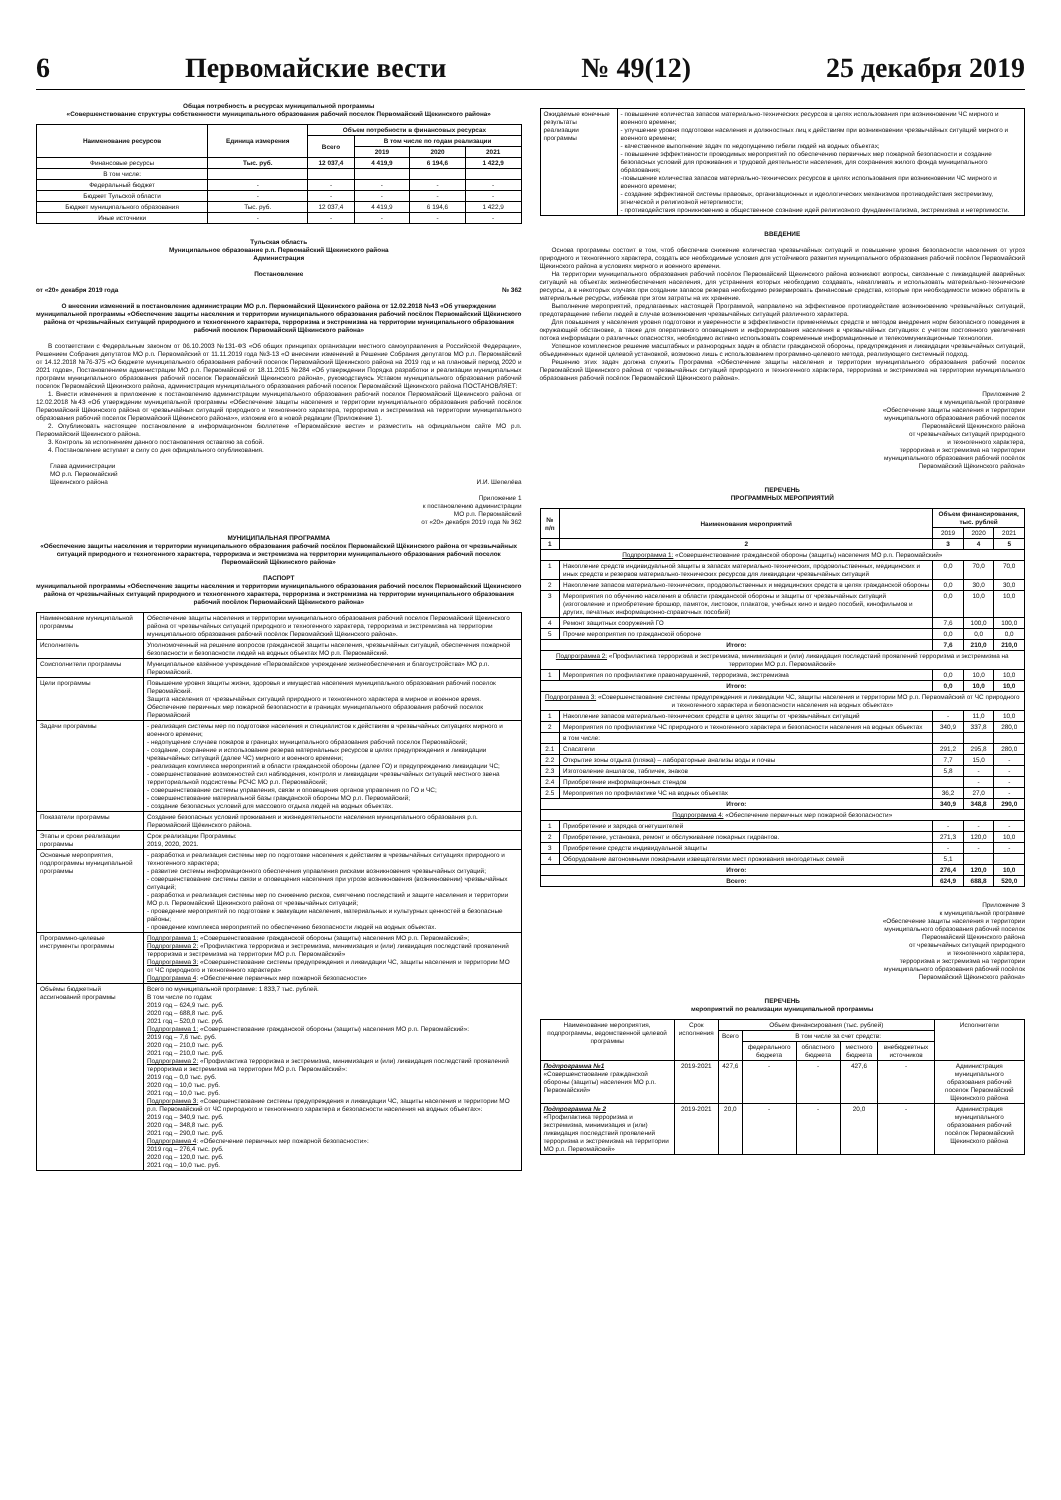6 Первомайские вести № 49(12) 25 декабря 2019
Общая потребность в ресурсах муниципальной программы
«Совершенствование структуры собственности муниципального образования рабочий поселок Первомайский Щекинского района»
| Наименование ресурсов | Единица измерения | Объем потребности в финансовых ресурсах | | | |
| --- | --- | --- | --- | --- | --- |
| | | Всего | В том числе по годам реализации | | |
| | | | 2019 | 2020 | 2021 |
| Финансовые ресурсы | Тыс. руб. | 12 037,4 | 4 419,9 | 6 194,6 | 1 422,9 |
| В том числе: | | | | | |
| Федеральный бюджет | - | - | - | - | - |
| Бюджет Тульской области | - | - | - | - | - |
| Бюджет муниципального образования | Тыс. руб. | 12 037,4 | 4 419,9 | 6 194,6 | 1 422,9 |
| Иные источники | - | - | - | - | - |
Тульская область
Муниципальное образование р.п. Первомайский Щекинского района
Администрация
Постановление
от «20» декабря 2019 года № 362
О внесении изменений в постановление администрации МО р.п. Первомайский Щекинского района от 12.02.2018 №43 «Об утверждении муниципальной программы «Обеспечение защиты населения и территории муниципального образования рабочий посёлок Первомайский Щёкинского района от чрезвычайных ситуаций природного и техногенного характера, терроризма и экстремизма на территории муниципального образования рабочий поселок Первомайский Щёкинского района»
В соответствии с Федеральным законом от 06.10.2003 №131-ФЗ «Об общих принципах организации местного самоуправления в Российской Федерации», Решением Собрания депутатов МО р.п. Первомайский от 11.11.2019 года №3-13 «О внесении изменений в Решение Собрания депутатов МО р.п. Первомайский от 14.12.2018 №76-375 «О бюджете муниципального образования рабочий поселок Первомайский Щекинского района на 2019 год и на плановый период 2020 и 2021 годов», Постановлением администрации МО р.п. Первомайский от 18.11.2015 №284 «Об утверждении Порядка разработки и реализации муниципальных программ муниципального образования рабочий поселок Первомайский Щекинского района», руководствуясь Уставом муниципального образования рабочий поселок Первомайский Щекинского района, администрация муниципального образования рабочий поселок Первомайский Щекинского района ПОСТАНОВЛЯЕТ:
1. Внести изменения в приложение к постановлению администрации муниципального образования рабочий поселок Первомайский Щекинского района от 12.02.2018 №43 «Об утверждении муниципальной программы «Обеспечение защиты населения и территории муниципального образования рабочий посёлок Первомайский Щёкинского района от чрезвычайных ситуаций природного и техногенного характера, терроризма и экстремизма на территории муниципального образования рабочий поселок Первомайский Щёкинского района»», изложив его в новой редакции (Приложение 1).
2. Опубликовать настоящее постановление в информационном бюллетене «Первомайские вести» и разместить на официальном сайте МО р.п. Первомайский Щекинского района.
3. Контроль за исполнением данного постановления оставляю за собой.
4. Постановление вступает в силу со дня официального опубликования.
Глава администрации
МО р.п. Первомайский
Щекинского района И.И. Шепелёва
Приложение 1
к постановлению администрации
МО р.п. Первомайский
от «20» декабря 2019 года № 362
МУНИЦИПАЛЬНАЯ ПРОГРАММА
«Обеспечение защиты населения и территории муниципального образования рабочий посёлок Первомайский Щёкинского района от чрезвычайных ситуаций природного и техногенного характера, терроризма и экстремизма на территории муниципального образования рабочий поселок Первомайский Щёкинского района»
ПАСПОРТ
муниципальной программы «Обеспечение защиты населения и территории муниципального образования рабочий поселок Первомайский Щекинского района от чрезвычайных ситуаций природного и техногенного характера, терроризма и экстремизма на территории муниципального образования рабочий посёлок Первомайский Щёкинского района»
| Наименование муниципальной программы | Обеспечение защиты населения и территории муниципального образования рабочий поселок Первомайский Щекинского района от чрезвычайных ситуаций природного и техногенного характера, терроризма и экстремизма на территории муниципального образования рабочий посёлок Первомайский Щёкинского района». |
| Исполнитель | Уполномоченный на решение вопросов гражданской защиты населения, чрезвычайных ситуаций, обеспечения пожарной безопасности и безопасности людей на водных объектах МО р.п. Первомайский. |
| Соисполнители программы | Муниципальное казённое учреждение «Первомайское учреждение жизнеобеспечения и благоустройства» МО р.п. Первомайский. |
| Цели программы | Повышение уровня защиты жизни, здоровья и имущества населения муниципального образования рабочий поселок Первомайский. Защита населения от чрезвычайных ситуаций природного и техногенного характера в мирное и военное время. Обеспечение первичных мер пожарной безопасности в границах муниципального образования рабочий поселок Первомайский |
| Задачи программы | - реализация системы мер по подготовке населения и специалистов к действиям в чрезвычайных ситуациях мирного и военного времени; - недопущение случаев пожаров в границах муниципального образования рабочий поселок Первомайский; - создание, сохранение и использование резерва материальных ресурсов в целях предупреждения и ликвидации чрезвычайных ситуаций (далее ЧС) мирного и военного времени; - реализация комплекса мероприятий в области гражданской обороны (далее ГО) и предупреждению ликвидации ЧС; - совершенствование возможностей сил наблюдения, контроля и ликвидации чрезвычайных ситуаций местного звена территориальной подсистемы РСЧС МО р.п. Первомайский; - совершенствование системы управления, связи и оповещения органов управления по ГО и ЧС; - совершенствование материальной базы гражданской обороны МО р.п. Первомайский; - создание безопасных условий для массового отдыха людей на водных объектах. |
| Показатели программы | Создание безопасных условий проживания и жизнедеятельности населения муниципального образования р.п. Первомайский Щёкинского района. |
| Этапы и сроки реализации программы | Срок реализации Программы: 2019, 2020, 2021. |
| Основные мероприятия, подпрограммы муниципальной программы | - разработка и реализация системы мер по подготовке населения к действиям в чрезвычайных ситуациях природного и техногенного характера; - развитие системы информационного обеспечения управления рисками возникновения чрезвычайных ситуаций; - совершенствование системы связи и оповещения населения при угрозе возникновения (возникновении) чрезвычайных ситуаций; - разработка и реализация системы мер по снижению рисков, смягчению последствий и защите населения и территории МО р.п. Первомайский Щекинского района от чрезвычайных ситуаций; - проведение мероприятий по подготовке к эвакуации населения, материальных и культурных ценностей в безопасные районы; - проведение комплекса мероприятий по обеспечению безопасности людей на водных объектах. |
| Программно-целевые инструменты программы | Подпрограмма 1: «Совершенствование гражданской обороны (защиты) населения МО р.п. Первомайский»; Подпрограмма 2: «Профилактика терроризма и экстремизма, минимизация и (или) ликвидация последствий проявлений терроризма и экстремизма на территории МО р.п. Первомайский» Подпрограмма 3: «Совершенствование системы предупреждения и ликвидации ЧС, защиты населения и территории МО от ЧС природного и техногенного характера» Подпрограмма 4 : «Обеспечение первичных мер пожарной безопасности» |
| Объёмы бюджетный ассигнований программы | Всего по муниципальной программе: 1 833,7 тыс. рублей. В том числе по годам: 2019 год – 624,9 тыс. руб. 2020 год – 688,8 тыс. руб. 2021 год – 520,0 тыс. руб. Подпрограмма 1: «Совершенствование гражданской обороны (защиты) населения МО р.п. Первомайский»: 2019 год – 7,6 тыс. руб. 2020 год – 210,0 тыс. руб. 2021 год – 210,0 тыс. руб. Подпрограмма 2: «Профилактика терроризма и экстремизма, минимизация и (или) ликвидация последствий проявлений терроризма и экстремизма на территории МО р.п. Первомайский»: 2019 год – 0,0 тыс. руб. 2020 год – 10,0 тыс. руб. 2021 год – 10,0 тыс. руб. Подпрограмма 3: «Совершенствование системы предупреждения и ликвидации ЧС, защиты населения и территории МО р.п. Первомайский от ЧС природного и техногенного характера и безопасности населения на водных объектах»: 2019 год – 340,9 тыс. руб. 2020 год – 348,8 тыс. руб. 2021 год – 290,0 тыс. руб. Подпрограмма 4 : «Обеспечение первичных мер пожарной безопасности»: 2019 год – 276,4 тыс. руб. 2020 год – 120,0 тыс. руб. 2021 год – 10,0 тыс. руб. |
| Ожидаемые конечные результаты реализации программы | - повышение количества запасов материально-технических ресурсов в целях использования при возникновении ЧС мирного и военного времени; - улучшение уровня подготовки населения и должностных лиц к действиям при возникновении чрезвычайных ситуаций мирного и военного времени; - качественное выполнение задач по недопущению гибели людей на водных объектах; - повышение эффективности проводимых мероприятий по обеспечению первичных мер пожарной безопасности и создание безопасных условий для проживания и трудовой деятельности населения, для сохранения жилого фонда муниципального образования; -повышение количества запасов материально-технических ресурсов в целях использования при возникновении ЧС мирного и военного времени; - создание эффективной системы правовых, организационных и идеологических механизмов противодействия экстремизму, этнической и религиозной нетерпимости; - противодействия проникновению в общественное сознание идей религиозного фундаментализма, экстремизма и нетерпимости. |
ВВЕДЕНИЕ
Основа программы состоит в том, чтоб обеспечив снижение количества чрезвычайных ситуаций и повышение уровня безопасности населения от угроз природного и техногенного характера, создать все необходимые условия для устойчивого развития муниципального образования рабочий посёлок Первомайский Щекинского района в условиях мирного и военного времени.
На территории муниципального образования рабочий посёлок Первомайский Щекинского района возникают вопросы, связанные с ликвидацией аварийных ситуаций на объектах жизнеобеспечения населения, для устранения которых необходимо создавать, накапливать и использовать материально-технические ресурсы, а в некоторых случаях при создании запасов резерва необходимо резервировать финансовые средства, которые при необходимости можно обратить в материальные ресурсы, избежав при этом затраты на их хранение.
Выполнение мероприятий, предлагаемых настоящей Программой, направлено на эффективное противодействие возникновению чрезвычайных ситуаций, предотвращение гибели людей в случае возникновения чрезвычайных ситуаций различного характера.
Для повышения у населения уровня подготовки и уверенности в эффективности применяемых средств и методов внедрения норм безопасного поведения в окружающей обстановке, а также для оперативного оповещения и информирования населения в чрезвычайных ситуациях с учетом постоянного увеличения потока информации о различных опасностях, необходимо активно использовать современные информационные и телекоммуникационные технологии.
Успешное комплексное решение масштабных и разнородных задач в области гражданской обороны, предупреждения и ликвидации чрезвычайных ситуаций, объединенных единой целевой установкой, возможно лишь с использованием программно-целевого метода, реализующего системный подход.
Решению этих задач должна служить Программа «Обеспечение защиты населения и территории муниципального образования рабочий поселок Первомайский Щекинского района от чрезвычайных ситуаций природного и техногенного характера, терроризма и экстремизма на территории муниципального образования рабочий посёлок Первомайский Щёкинского района».
Приложение 2
к муниципальной программе
«Обеспечение защиты населения и территории
муниципального образования рабочий поселок
Первомайский Щекинского района
от чрезвычайных ситуаций природного
и техногенного характера,
терроризма и экстремизма на территории
муниципального образования рабочий посёлок
Первомайский Щёкинского района»
ПЕРЕЧЕНЬ
ПРОГРАММНЫХ МЕРОПРИЯТИЙ
| № п/п | Наименования мероприятий | Объем финансирования, тыс. рублей | | |
| --- | --- | --- | --- | --- |
| | | 2019 | 2020 | 2021 |
| 1 | 2 | 3 | 4 | 5 |
| Подпрограмма 1: «Совершенствование гражданской обороны (защиты) населения МО р.п. Первомайский» | | | | |
| 1 | Накопление средств индивидуальной защиты в запасах материально-технических, продовольственных, медицинских и иных средств и резервов материально-технических ресурсов для ликвидации чрезвычайных ситуаций | 0,0 | 70,0 | 70,0 |
| 2 | Накопление запасов материально-технических, продовольственных и медицинских средств в целях гражданской обороны | 0,0 | 30,0 | 30,0 |
| 3 | Мероприятия по обучению населения в области гражданской обороны и защиты от чрезвычайных ситуаций (изготовление и приобретение брошюр, памяток, листовок, плакатов, учебных кино и видео пособий, кинофильмов и других, печатных информационно-справочных пособий) | 0,0 | 10,0 | 10,0 |
| 4 | Ремонт защитных сооружений ГО | 7,6 | 100,0 | 100,0 |
| 5 | Прочие мероприятия по гражданской обороне | 0,0 | 0,0 | 0,0 |
| Итого: | | 7,6 | 210,0 | 210,0 |
| Подпрограмма 2: «Профилактика терроризма и экстремизма, минимизация и (или) ликвидация последствий проявлений терроризма и экстремизма на территории МО р.п. Первомайский» | | | | |
| 1 | Мероприятия по профилактике правонарушений, терроризма, экстремизма | 0,0 | 10,0 | 10,0 |
| Итого: | | 0,0 | 10,0 | 10,0 |
| Подпрограмма 3: «Совершенствование системы предупреждения и ликвидации ЧС, защиты населения и территории МО р.п. Первомайский от ЧС природного и техногенного характера и безопасности населения на водных объектах» | | | | |
| 1 | Накопление запасов материально-технических средств в целях защиты от чрезвычайных ситуаций | - | 11,0 | 10,0 |
| 2 | Мероприятия по профилактике ЧС природного и техногенного характера и безопасности населения на водных объектах | 340,9 | 337,8 | 280,0 |
| | в том числе: | | | |
| 2.1 | Спасатели | 291,2 | 295,8 | 280,0 |
| 2.2 | Открытие зоны отдыха (пляжа) – лабораторные анализы воды и почвы | 7,7 | 15,0 | - |
| 2.3 | Изготовление аншлагов, табличек, знаков | 5,8 | - | - |
| 2.4 | Приобретение информационных стендов | | - | - |
| 2.5 | Мероприятия по профилактике ЧС на водных объектах | 36,2 | 27,0 | - |
| Итого: | | 340,9 | 348,8 | 290,0 |
| Подпрограмма 4: «Обеспечение первичных мер пожарной безопасности» | | | | |
| 1 | Приобретение и зарядка огнетушителей | - | - | - |
| 2 | Приобретение, установка, ремонт и обслуживание пожарных гидрантов. | 271,3 | 120,0 | 10,0 |
| 3 | Приобретение средств индивидуальной защиты | - | - | - |
| 4 | Оборудование автономными пожарными извещателями мест проживания многодетных семей | 5,1 | | |
| Итого: | | 276,4 | 120,0 | 10,0 |
| Всего: | | 624,9 | 688,8 | 520,0 |
Приложение 3
к муниципальной программе
«Обеспечение защиты населения и территории
муниципального образования рабочий поселок
Первомайский Щекинского района
от чрезвычайных ситуаций природного
и техногенного характера,
терроризма и экстремизма на территории
муниципального образования рабочий посёлок
Первомайский Щёкинского района»
ПЕРЕЧЕНЬ
мероприятий по реализации муниципальной программы
| Наименование мероприятия, подпрограммы, ведомственной целевой программы | Срок исполнения | Объем финансирования (тыс. рублей) | | | | | Исполнители |
| | | Всего | В том числе за счет средств: | | | | |
| | | | федерального бюджета | областного бюджета | местного бюджета | внебюджетных источников | |
| Подпрограмма №1 «Совершенствование гражданской обороны (защиты) населения МО р.п. Первомайский» | 2019-2021 | 427,6 | - | - | 427,6 | - | Администрация муниципального образования рабочий поселок Первомайский Щекинского района |
| Подпрограмма № 2 «Профилактика терроризма и экстремизма, минимизация и (или) ликвидация последствий проявлений терроризма и экстремизма на территории МО р.п. Первомайский» | 2019-2021 | 20,0 | - | - | 20,0 | - | Администрация муниципального образования рабочий посёлок Первомайский Щекинского района |